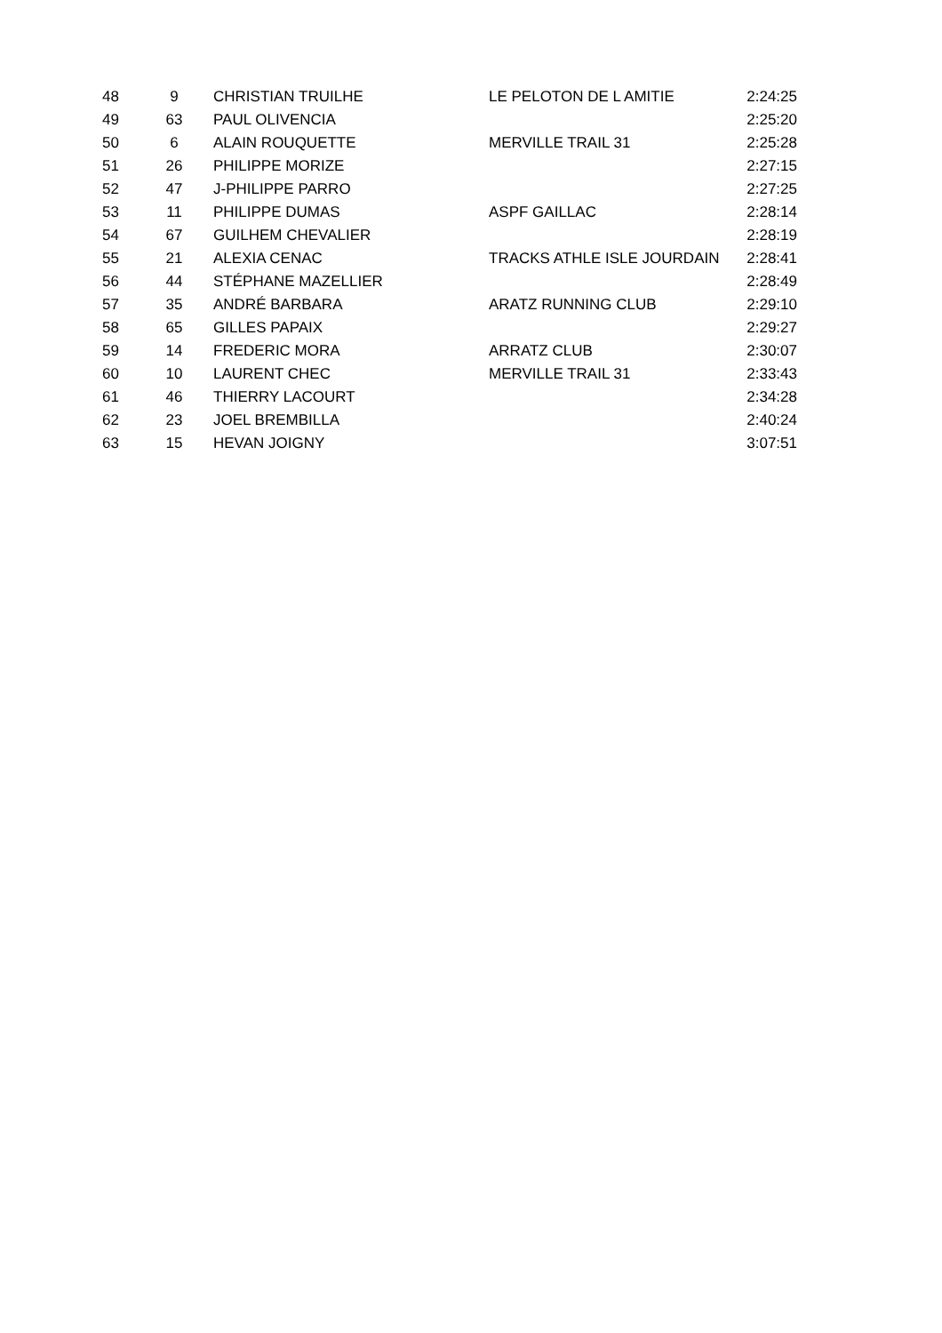| 48 | 9 | CHRISTIAN TRUILHE | LE PELOTON DE L AMITIE | 2:24:25 |
| 49 | 63 | PAUL OLIVENCIA | | 2:25:20 |
| 50 | 6 | ALAIN ROUQUETTE | MERVILLE TRAIL 31 | 2:25:28 |
| 51 | 26 | PHILIPPE MORIZE | | 2:27:15 |
| 52 | 47 | J-PHILIPPE PARRO | | 2:27:25 |
| 53 | 11 | PHILIPPE DUMAS | ASPF GAILLAC | 2:28:14 |
| 54 | 67 | GUILHEM CHEVALIER | | 2:28:19 |
| 55 | 21 | ALEXIA CENAC | TRACKS ATHLE ISLE JOURDAIN | 2:28:41 |
| 56 | 44 | STÉPHANE MAZELLIER | | 2:28:49 |
| 57 | 35 | ANDRÉ BARBARA | ARATZ RUNNING CLUB | 2:29:10 |
| 58 | 65 | GILLES PAPAIX | | 2:29:27 |
| 59 | 14 | FREDERIC MORA | ARRATZ CLUB | 2:30:07 |
| 60 | 10 | LAURENT CHEC | MERVILLE TRAIL 31 | 2:33:43 |
| 61 | 46 | THIERRY LACOURT | | 2:34:28 |
| 62 | 23 | JOEL BREMBILLA | | 2:40:24 |
| 63 | 15 | HEVAN JOIGNY | | 3:07:51 |